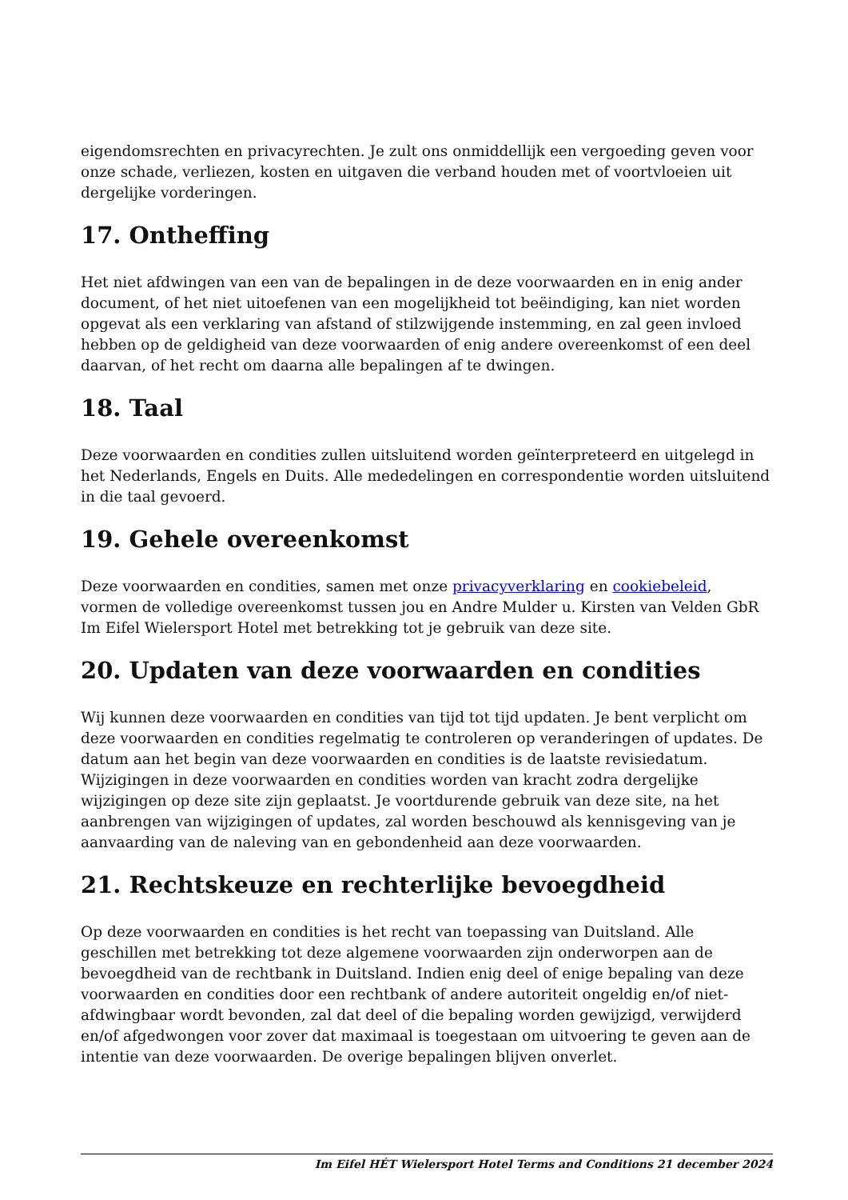eigendomsrechten en privacyrechten. Je zult ons onmiddellijk een vergoeding geven voor onze schade, verliezen, kosten en uitgaven die verband houden met of voortvloeien uit dergelijke vorderingen.
17. Ontheffing
Het niet afdwingen van een van de bepalingen in de deze voorwaarden en in enig ander document, of het niet uitoefenen van een mogelijkheid tot beëindiging, kan niet worden opgevat als een verklaring van afstand of stilzwijgende instemming, en zal geen invloed hebben op de geldigheid van deze voorwaarden of enig andere overeenkomst of een deel daarvan, of het recht om daarna alle bepalingen af te dwingen.
18. Taal
Deze voorwaarden en condities zullen uitsluitend worden geïnterpreteerd en uitgelegd in het Nederlands, Engels en Duits. Alle mededelingen en correspondentie worden uitsluitend in die taal gevoerd.
19. Gehele overeenkomst
Deze voorwaarden en condities, samen met onze privacyverklaring en cookiebeleid, vormen de volledige overeenkomst tussen jou en Andre Mulder u. Kirsten van Velden GbR Im Eifel Wielersport Hotel met betrekking tot je gebruik van deze site.
20. Updaten van deze voorwaarden en condities
Wij kunnen deze voorwaarden en condities van tijd tot tijd updaten. Je bent verplicht om deze voorwaarden en condities regelmatig te controleren op veranderingen of updates. De datum aan het begin van deze voorwaarden en condities is de laatste revisiedatum. Wijzigingen in deze voorwaarden en condities worden van kracht zodra dergelijke wijzigingen op deze site zijn geplaatst. Je voortdurende gebruik van deze site, na het aanbrengen van wijzigingen of updates, zal worden beschouwd als kennisgeving van je aanvaarding van de naleving van en gebondenheid aan deze voorwaarden.
21. Rechtskeuze en rechterlijke bevoegdheid
Op deze voorwaarden en condities is het recht van toepassing van Duitsland. Alle geschillen met betrekking tot deze algemene voorwaarden zijn onderworpen aan de bevoegdheid van de rechtbank in Duitsland. Indien enig deel of enige bepaling van deze voorwaarden en condities door een rechtbank of andere autoriteit ongeldig en/of niet-afdwingbaar wordt bevonden, zal dat deel of die bepaling worden gewijzigd, verwijderd en/of afgedwongen voor zover dat maximaal is toegestaan om uitvoering te geven aan de intentie van deze voorwaarden. De overige bepalingen blijven onverlet.
Im Eifel HÉT Wielersport Hotel Terms and Conditions 21 december 2024